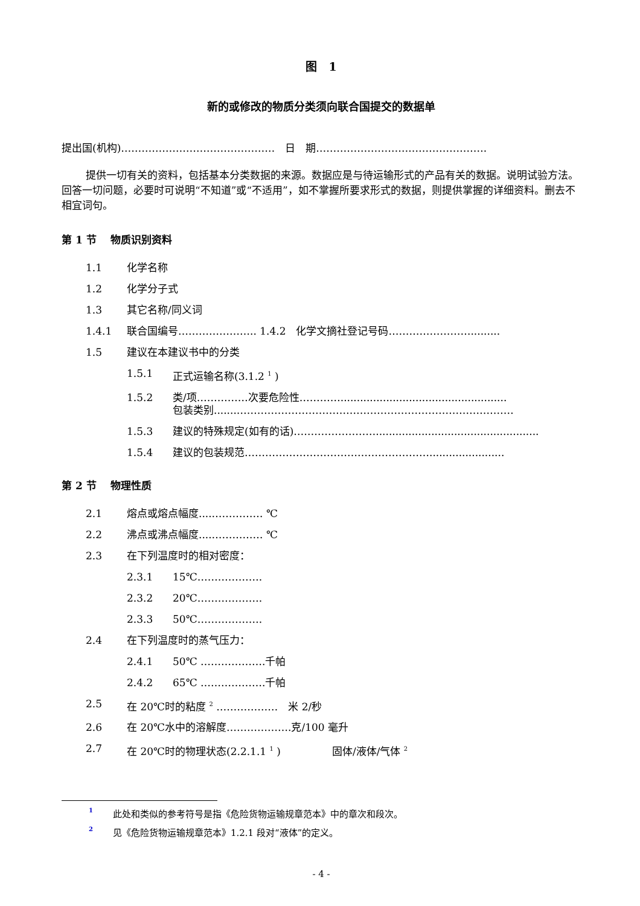图　1
新的或修改的物质分类须向联合国提交的数据单
提出国(机构)………………………………………　日　期……………………….………………….
提供一切有关的资料，包括基本分类数据的来源。数据应是与待运输形式的产品有关的数据。说明试验方法。回答一切问题，必要时可说明“不知道”或“不适用”，如不掌握所要求形式的数据，则提供掌握的详细资料。删去不相宜词句。
第 1 节　 物质识别资料
1.1 化学名称
1.2 化学分子式
1.3 其它名称/同义词
1.4.1 联合国编号………………….. 1.4.2　化学文摘社登记号码…………………….........
1.5 建议在本建议书中的分类
1.5.1 正式运输名称(3.1.2 <sup>1</sup> )
1.5.2 类/项……………次要危险性…………...................................................
包装类别.......………………………………………………………………………
1.5.3 建议的特殊规定(如有的话)……………………..................................................
1.5.4 建议的包装规范……………………………………………….......................
第 2 节　 物理性质
2.1 熔点或熔点幅度....…………… ℃
2.2 沸点或沸点幅度....…………… ℃
2.3 在下列温度时的相对密度：
2.3.1 15℃……………….
2.3.2 20℃……………….
2.3.3 50℃……………….
2.4 在下列温度时的蒸气压力：
2.4.1 50℃ ……………….千帕
2.4.2 65℃ ……………….千帕
2.5 在 20℃时的粘度 <sup>2</sup> ………………　米 2/秒
2.6 在 20℃水中的溶解度……………….克/100 毫升
2.7 在 20℃时的物理状态(2.2.1.1 <sup>1</sup> )　　　　　固体/液体/气体 <sup>2</sup>
<sup>1</sup> 此处和类似的参考符号是指《危险货物运输规章范本》中的章次和段次。
<sup>2</sup> 见《危险货物运输规章范本》1.2.1 段对“液体”的定义。
- 4 -